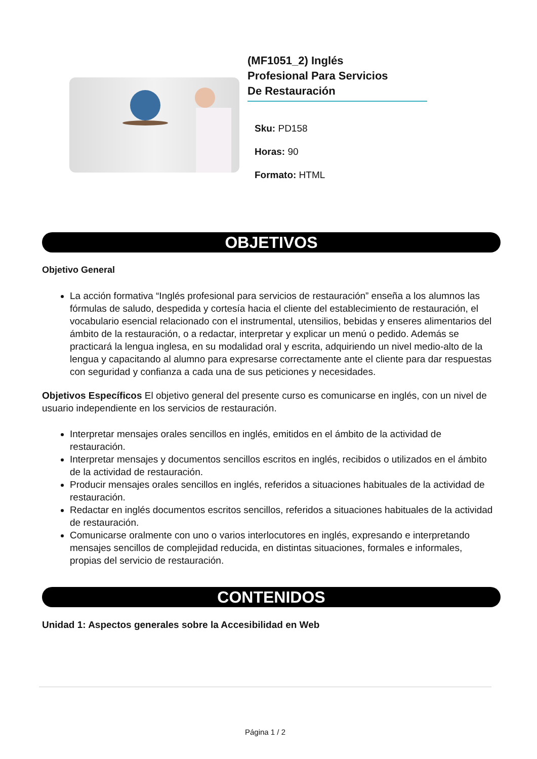(MF1051_2) Inglés
Profesional Para Servicios
De Restauración
Sku: PD158
Horas: 90
Formato: HTML
OBJETIVOS
Objetivo General
La acción formativa “Inglés profesional para servicios de restauración” enseña a los alumnos las fórmulas de saludo, despedida y cortesía hacia el cliente del establecimiento de restauración, el vocabulario esencial relacionado con el instrumental, utensilios, bebidas y enseres alimentarios del ámbito de la restauración, o a redactar, interpretar y explicar un menú o pedido. Además se practicará la lengua inglesa, en su modalidad oral y escrita, adquiriendo un nivel medio-alto de la lengua y capacitando al alumno para expresarse correctamente ante el cliente para dar respuestas con seguridad y confianza a cada una de sus peticiones y necesidades.
Objetivos Específicos El objetivo general del presente curso es comunicarse en inglés, con un nivel de usuario independiente en los servicios de restauración.
Interpretar mensajes orales sencillos en inglés, emitidos en el ámbito de la actividad de restauración.
Interpretar mensajes y documentos sencillos escritos en inglés, recibidos o utilizados en el ámbito de la actividad de restauración.
Producir mensajes orales sencillos en inglés, referidos a situaciones habituales de la actividad de restauración.
Redactar en inglés documentos escritos sencillos, referidos a situaciones habituales de la actividad de restauración.
Comunicarse oralmente con uno o varios interlocutores en inglés, expresando e interpretando mensajes sencillos de complejidad reducida, en distintas situaciones, formales e informales, propias del servicio de restauración.
CONTENIDOS
Unidad 1: Aspectos generales sobre la Accesibilidad en Web
Página 1 / 2